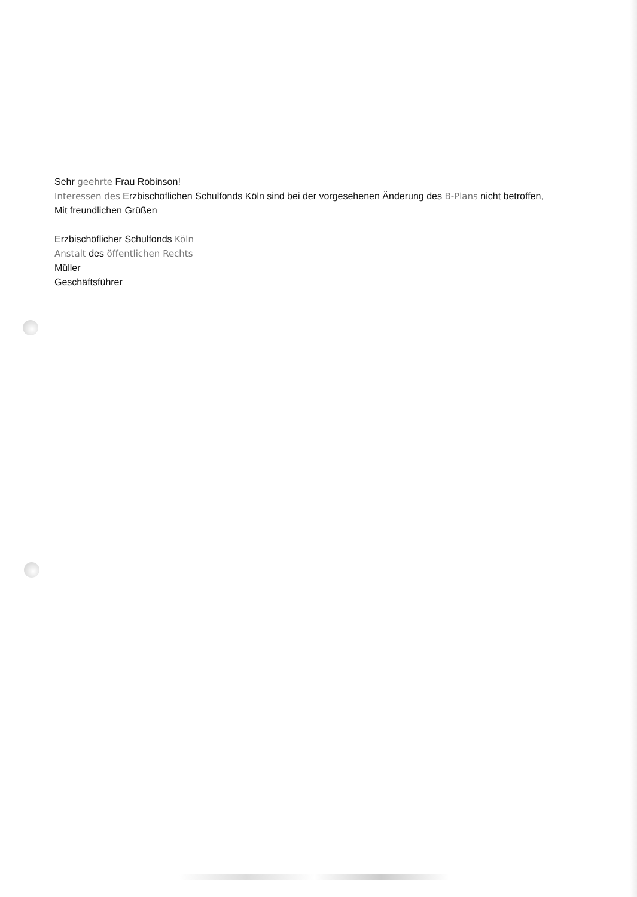Sehr geehrte Frau Robinson!
Interessen des Erzbischöflichen Schulfonds Köln sind bei der vorgesehenen Änderung des B-Plans nicht betroffen,
Mit freundlichen Grüßen
Erzbischöflicher Schulfonds Köln
Anstalt des öffentlichen Rechts
Müller
Geschäftsführer